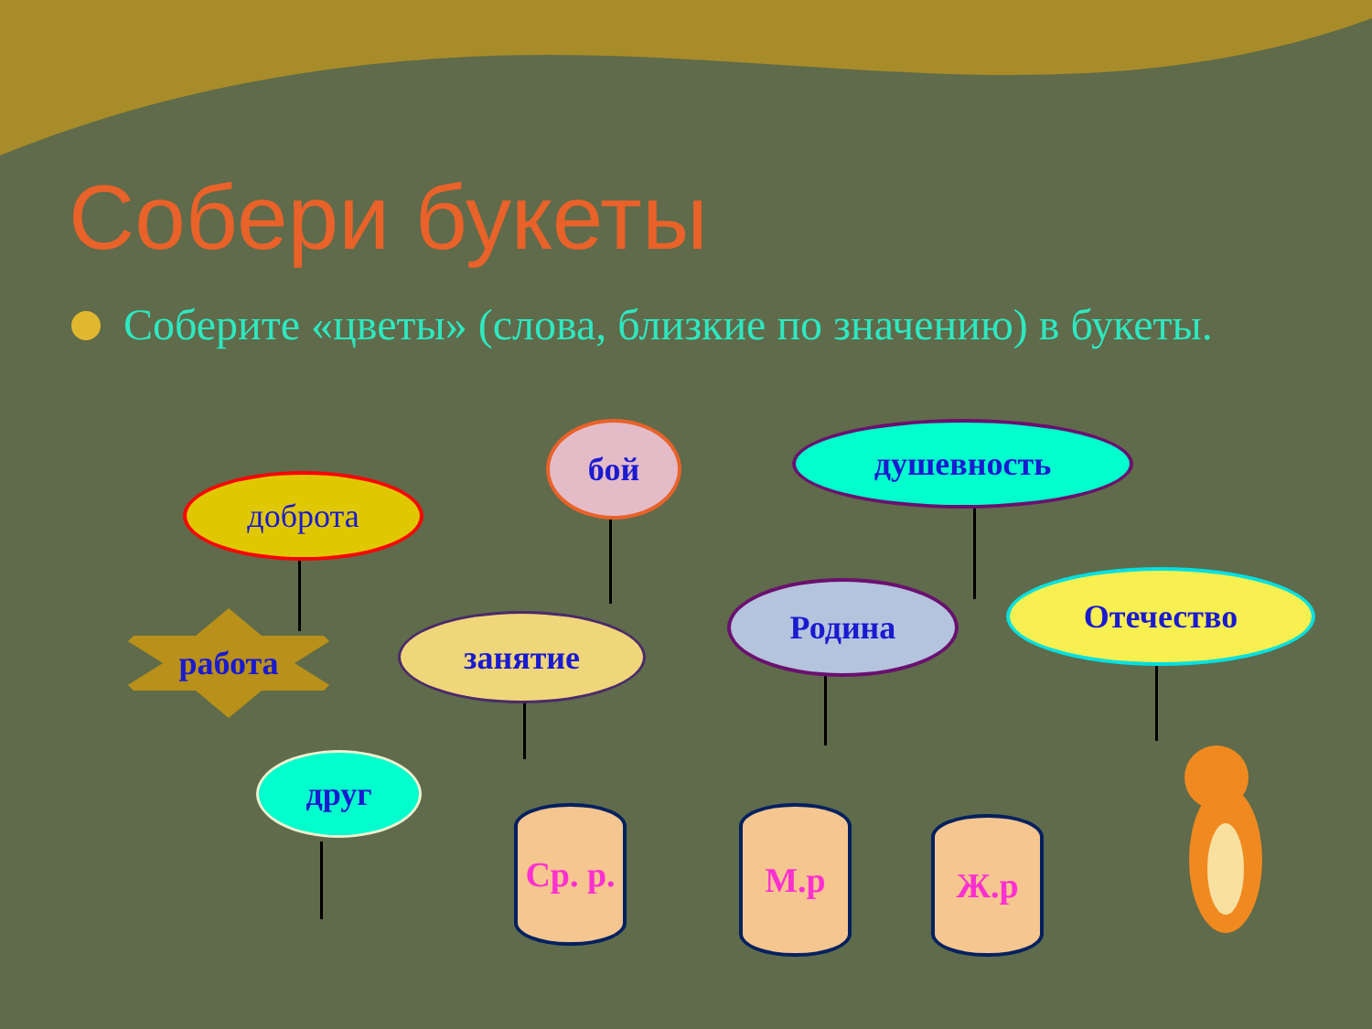Собери букеты
Соберите «цветы» (слова, близкие по значению) в букеты.
доброта
бой душевность
работа занятие
Родина Отечество
друг
Ср. р.
М.р Ж.р